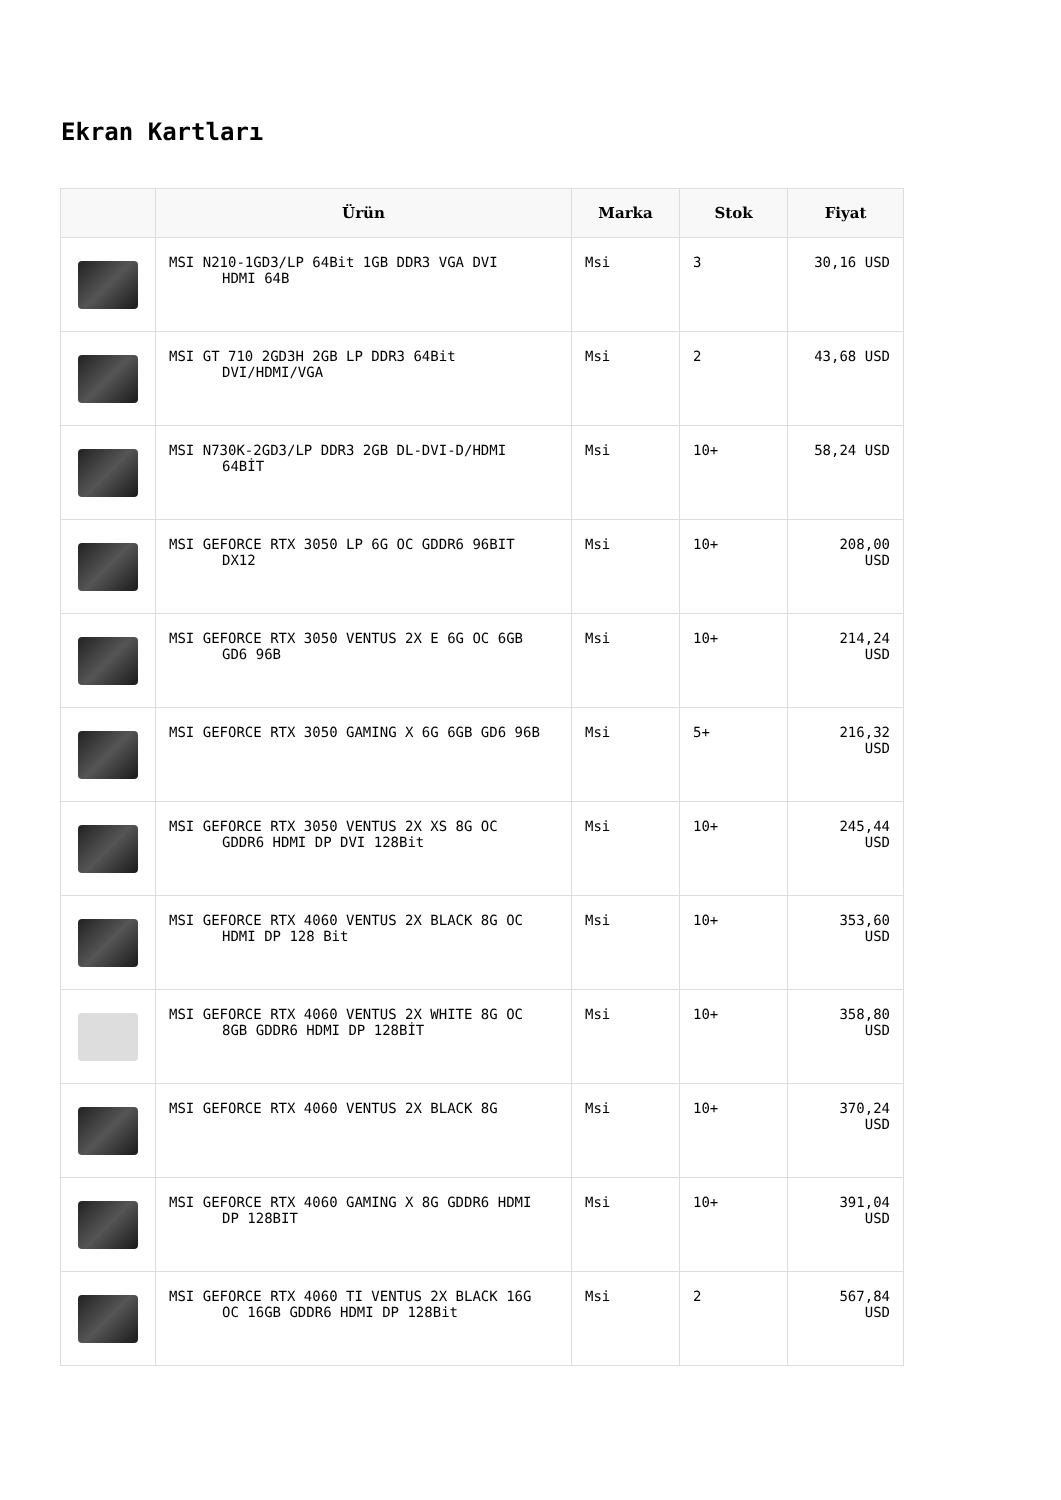Ekran Kartları
| | Ürün | Marka | Stok | Fiyat |
| --- | --- | --- | --- | --- |
| | MSI N210-1GD3/LP 64Bit 1GB DDR3 VGA DVI HDMI 64B | Msi | 3 | 30,16 USD |
| | MSI GT 710 2GD3H 2GB LP DDR3 64Bit DVI/HDMI/VGA | Msi | 2 | 43,68 USD |
| | MSI N730K-2GD3/LP DDR3 2GB DL-DVI-D/HDMI 64BİT | Msi | 10+ | 58,24 USD |
| | MSI GEFORCE RTX 3050 LP 6G OC GDDR6 96BIT DX12 | Msi | 10+ | 208,00 USD |
| | MSI GEFORCE RTX 3050 VENTUS 2X E 6G OC 6GB GD6 96B | Msi | 10+ | 214,24 USD |
| | MSI GEFORCE RTX 3050 GAMING X 6G 6GB GD6 96B | Msi | 5+ | 216,32 USD |
| | MSI GEFORCE RTX 3050 VENTUS 2X XS 8G OC GDDR6 HDMI DP DVI 128Bit | Msi | 10+ | 245,44 USD |
| | MSI GEFORCE RTX 4060 VENTUS 2X BLACK 8G OC HDMI DP 128 Bit | Msi | 10+ | 353,60 USD |
| | MSI GEFORCE RTX 4060 VENTUS 2X WHITE 8G OC 8GB GDDR6 HDMI DP 128BİT | Msi | 10+ | 358,80 USD |
| | MSI GEFORCE RTX 4060 VENTUS 2X BLACK 8G | Msi | 10+ | 370,24 USD |
| | MSI GEFORCE RTX 4060 GAMING X 8G GDDR6 HDMI DP 128BIT | Msi | 10+ | 391,04 USD |
| | MSI GEFORCE RTX 4060 TI VENTUS 2X BLACK 16G OC 16GB GDDR6 HDMI DP 128Bit | Msi | 2 | 567,84 USD |